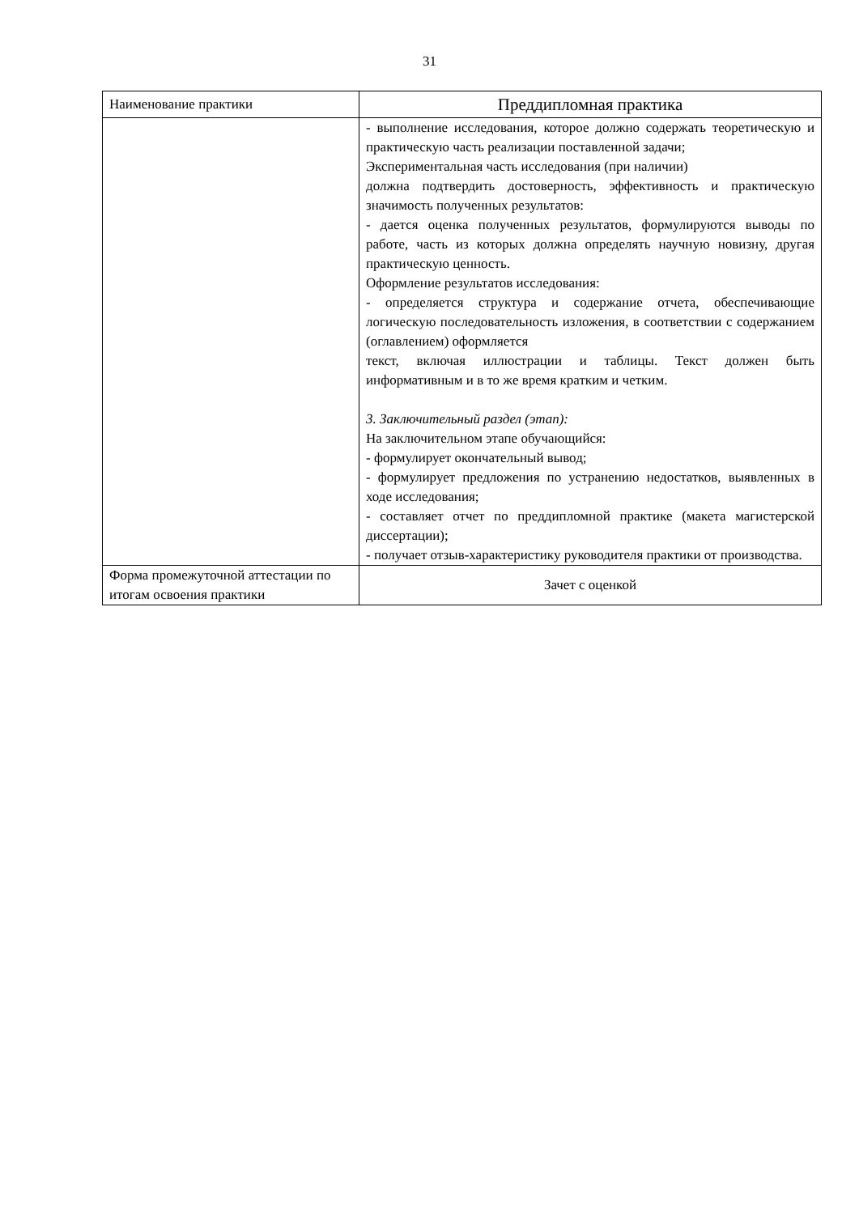31
| Наименование практики | Преддипломная практика |
| | - выполнение исследования, которое должно содержать теоретическую и практическую часть реализации поставленной задачи; Экспериментальная часть исследования (при наличии) должна подтвердить достоверность, эффективность и практическую значимость полученных результатов: - дается оценка полученных результатов, формулируются выводы по работе, часть из которых должна определять научную новизну, другая практическую ценность. Оформление результатов исследования: - определяется структура и содержание отчета, обеспечивающие логическую последовательность изложения, в соответствии с содержанием (оглавлением) оформляется текст, включая иллюстрации и таблицы. Текст должен быть информативным и в то же время кратким и четким. 3. Заключительный раздел (этап): На заключительном этапе обучающийся: - формулирует окончательный вывод; - формулирует предложения по устранению недостатков, выявленных в ходе исследования; - составляет отчет по преддипломной практике (макета магистерской диссертации); - получает отзыв-характеристику руководителя практики от производства. |
| Форма промежуточной аттестации по итогам освоения практики | Зачет с оценкой |